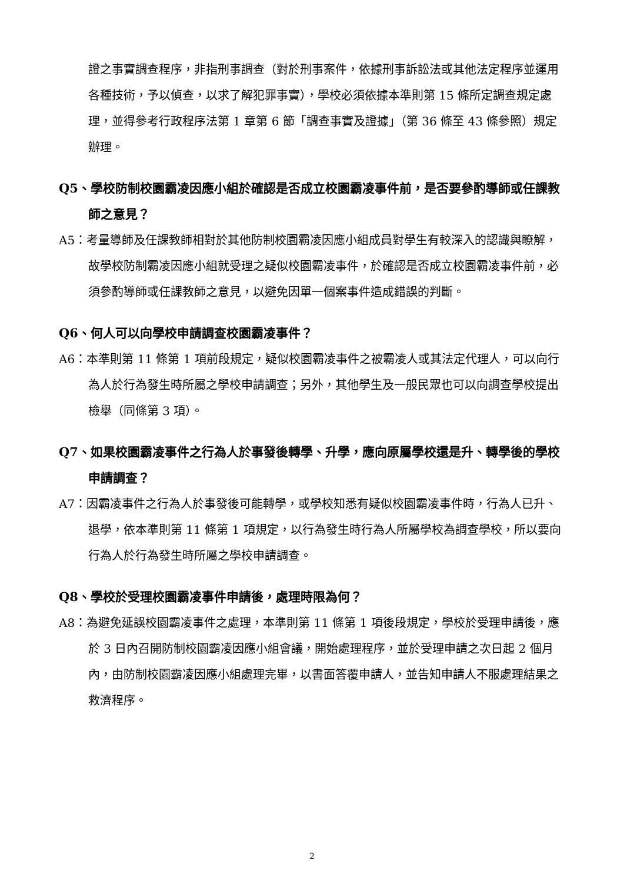證之事實調查程序，非指刑事調查（對於刑事案件，依據刑事訴訟法或其他法定程序並運用各種技術，予以偵查，以求了解犯罪事實），學校必須依據本準則第 15 條所定調查規定處理，並得參考行政程序法第 1 章第 6 節「調查事實及證據」（第 36 條至 43 條參照）規定辦理。
Q5、學校防制校園霸凌因應小組於確認是否成立校園霸凌事件前，是否要參酌導師或任課教師之意見？
A5：考量導師及任課教師相對於其他防制校園霸凌因應小組成員對學生有較深入的認識與瞭解，故學校防制霸凌因應小組就受理之疑似校園霸凌事件，於確認是否成立校園霸凌事件前，必須參酌導師或任課教師之意見，以避免因單一個案事件造成錯誤的判斷。
Q6、何人可以向學校申請調查校園霸凌事件？
A6：本準則第 11 條第 1 項前段規定，疑似校園霸凌事件之被霸凌人或其法定代理人，可以向行為人於行為發生時所屬之學校申請調查；另外，其他學生及一般民眾也可以向調查學校提出檢舉（同條第 3 項）。
Q7、如果校園霸凌事件之行為人於事發後轉學、升學，應向原屬學校還是升、轉學後的學校申請調查？
A7：因霸凌事件之行為人於事發後可能轉學，或學校知悉有疑似校園霸凌事件時，行為人已升、退學，依本準則第 11 條第 1 項規定，以行為發生時行為人所屬學校為調查學校，所以要向行為人於行為發生時所屬之學校申請調查。
Q8、學校於受理校園霸凌事件申請後，處理時限為何？
A8：為避免延誤校園霸凌事件之處理，本準則第 11 條第 1 項後段規定，學校於受理申請後，應於 3 日內召開防制校園霸凌因應小組會議，開始處理程序，並於受理申請之次日起 2 個月內，由防制校園霸凌因應小組處理完畢，以書面答覆申請人，並告知申請人不服處理結果之救濟程序。
2